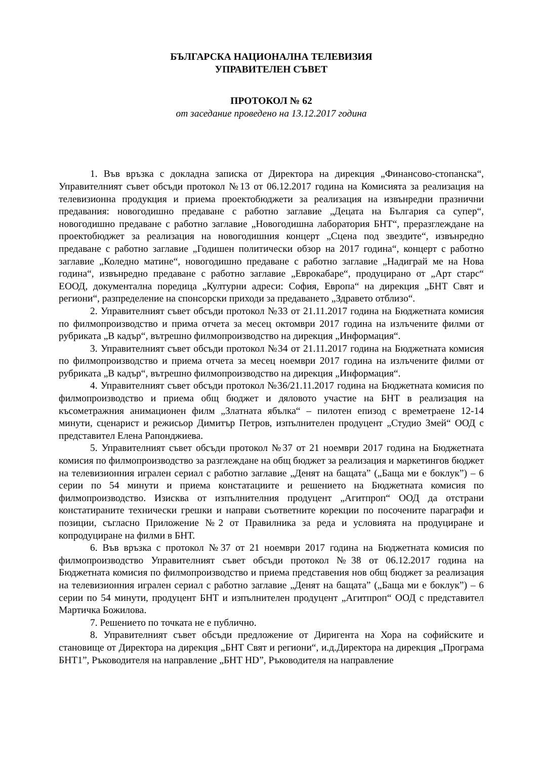БЪЛГАРСКА НАЦИОНАЛНА ТЕЛЕВИЗИЯ
УПРАВИТЕЛЕН СЪВЕТ
ПРОТОКОЛ № 62
от заседание проведено на 13.12.2017 година
1. Във връзка с докладна записка от Директора на дирекция „Финансово-стопанска“, Управителният съвет обсъди протокол №13 от 06.12.2017 година на Комисията за реализация на телевизионна продукция и приема проектобюджети за реализация на извънредни празнични предавания: новогодишно предаване с работно заглавие „Децата на България са супер“, новогодишно предаване с работно заглавие „Новогодишна лаборатория БНТ“, преразглеждане на проектобюджет за реализация на новогодишния концерт „Сцена под звездите“, извънредно предаване с работно заглавие „Годишен политически обзор на 2017 година“, концерт с работно заглавие „Коледно матине“, новогодишно предаване с работно заглавие „Надиграй ме на Нова година“, извънредно предаване с работно заглавие „Еврокабаре“, продуцирано от „Арт старс“ ЕООД, документална поредица „Културни адреси: София, Европа“ на дирекция „БНТ Свят и региони“, разпределение на спонсорски приходи за предаването „Здравето отблизо“.
2. Управителният съвет обсъди протокол №33 от 21.11.2017 година на Бюджетната комисия по филмопроизводство и прима отчета за месец октомври 2017 година на излъчените филми от рубриката „В кадър“, вътрешно филмопроизводство на дирекция „Информация“.
3. Управителният съвет обсъди протокол №34 от 21.11.2017 година на Бюджетната комисия по филмопроизводство и приема отчета за месец ноември 2017 година на излъчените филми от рубриката „В кадър“, вътрешно филмопроизводство на дирекция „Информация“.
4. Управителният съвет обсъди протокол №36/21.11.2017 година на Бюджетната комисия по филмопроизводство и приема общ бюджет и дяловото участие на БНТ в реализация на късометражния анимационен филм „Златната ябълка“ – пилотен епизод с времетраене 12-14 минути, сценарист и режисьор Димитър Петров, изпълнителен продуцент „Студио Змей“ ООД с представител Елена Рапонджиева.
5. Управителният съвет обсъди протокол №37 от 21 ноември 2017 година на Бюджетната комисия по филмопроизводство за разглеждане на общ бюджет за реализация и маркетингов бюджет на телевизионния игрален сериал с работно заглавие „Денят на бащата” („Баща ми е боклук”) – 6 серии по 54 минути и приема констатациите и решението на Бюджетната комисия по филмопроизводство. Изисква от изпълнителния продуцент „Агитпроп“ ООД да отстрани констатираните технически грешки и направи съответните корекции по посочените параграфи и позиции, съгласно Приложение №2 от Правилника за реда и условията на продуциране и копродуциране на филми в БНТ.
6. Във връзка с протокол №37 от 21 ноември 2017 година на Бюджетната комисия по филмопроизводство Управителният съвет обсъди протокол №38 от 06.12.2017 година на Бюджетната комисия по филмопроизводство и приема представения нов общ бюджет за реализация на телевизионния игрален сериал с работно заглавие „Денят на бащата” („Баща ми е боклук”) – 6 серии по 54 минути, продуцент БНТ и изпълнителен продуцент „Агитпроп“ ООД с представител Мартичка Божилова.
7. Решението по точката не е публично.
8. Управителният съвет обсъди предложение от Диригента на Хора на софийските и становище от Директора на дирекция „БНТ Свят и региони“, и.д.Директора на дирекция „Програма БНТ1”, Ръководителя на направление „БНТ HD”, Ръководителя на направление